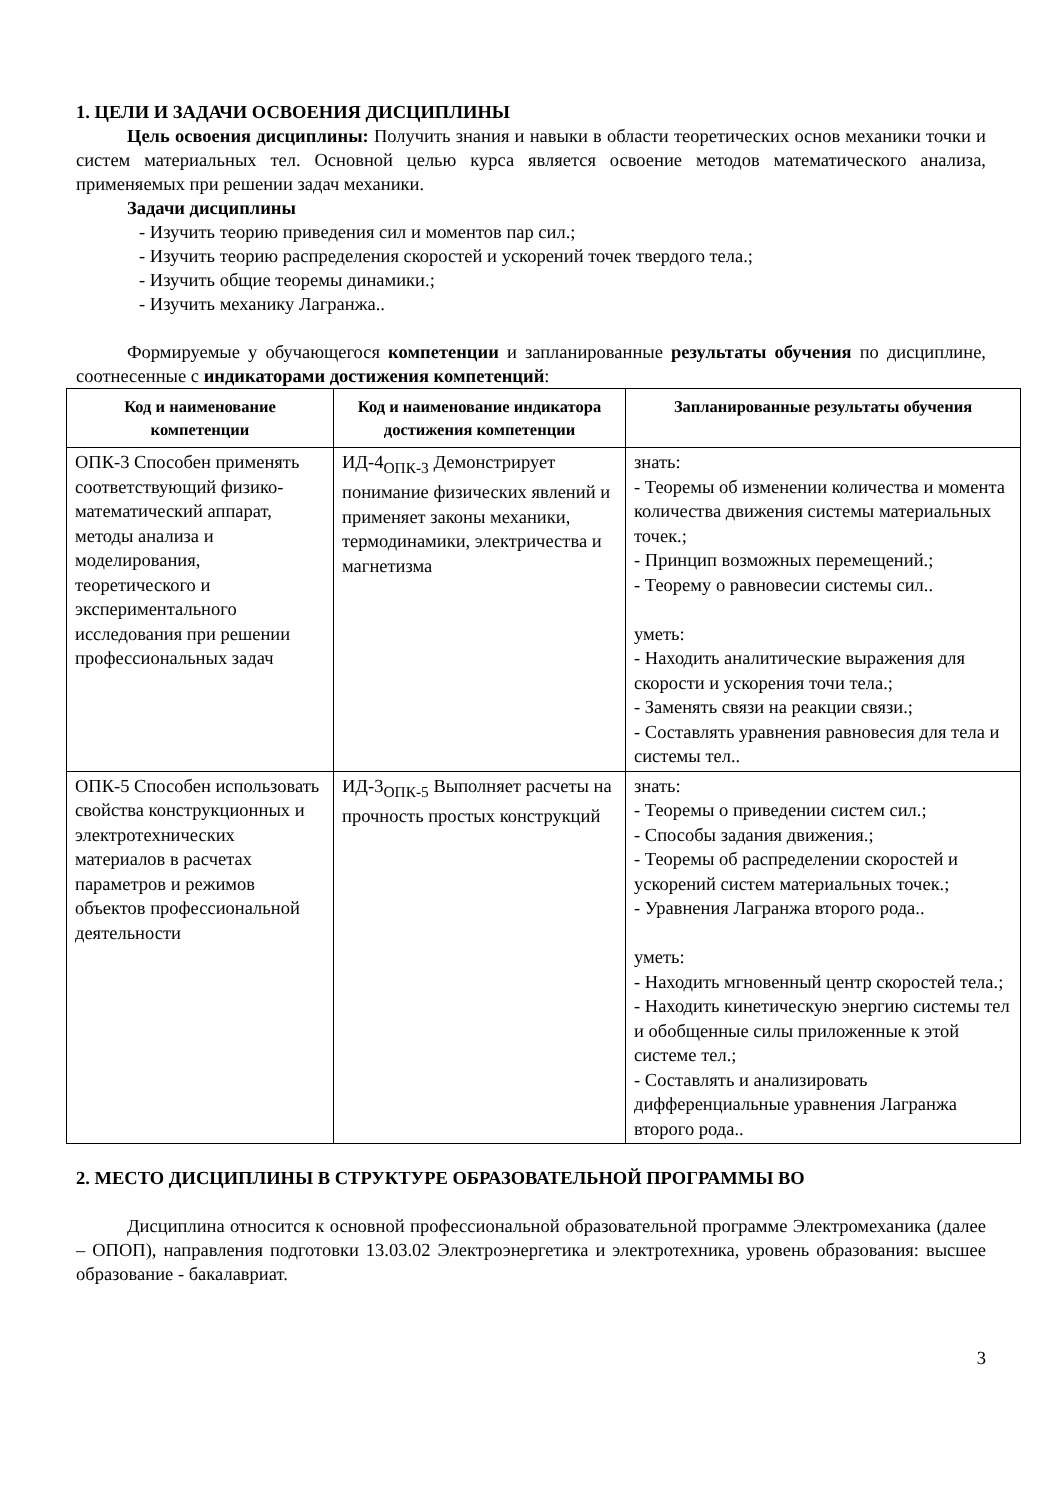1. ЦЕЛИ И ЗАДАЧИ ОСВОЕНИЯ ДИСЦИПЛИНЫ
Цель освоения дисциплины: Получить знания и навыки в области теоретических основ механики точки и систем материальных тел. Основной целью курса является освоение методов математического анализа, применяемых при решении задач механики.
Задачи дисциплины
- Изучить теорию приведения сил и моментов пар сил.;
- Изучить теорию распределения скоростей и ускорений точек твердого тела.;
- Изучить общие теоремы динамики.;
- Изучить механику Лагранжа..
Формируемые у обучающегося компетенции и запланированные результаты обучения по дисциплине, соотнесенные с индикаторами достижения компетенций:
| Код и наименование компетенции | Код и наименование индикатора достижения компетенции | Запланированные результаты обучения |
| --- | --- | --- |
| ОПК-3 Способен применять соответствующий физико-математический аппарат, методы анализа и моделирования, теоретического и экспериментального исследования при решении профессиональных задач | ИД-4<sub>ОПК-3</sub> Демонстрирует понимание физических явлений и применяет законы механики, термодинамики, электричества и магнетизма | знать: - Теоремы об изменении количества и момента количества движения системы материальных точек.; - Принцип возможных перемещений.; - Теорему о равновесии системы сил.. уметь: - Находить аналитические выражения для скорости и ускорения точи тела.; - Заменять связи на реакции связи.; - Составлять уравнения равновесия для тела и системы тел.. |
| ОПК-5 Способен использовать свойства конструкционных и электротехнических материалов в расчетах параметров и режимов объектов профессиональной деятельности | ИД-3<sub>ОПК-5</sub> Выполняет расчеты на прочность простых конструкций | знать: - Теоремы о приведении систем сил.; - Способы задания движения.; - Теоремы об распределении скоростей и ускорений систем материальных точек.; - Уравнения Лагранжа второго рода.. уметь: - Находить мгновенный центр скоростей тела.; - Находить кинетическую энергию системы тел и обобщенные силы приложенные к этой системе тел.; - Составлять и анализировать дифференциальные уравнения Лагранжа второго рода.. |
2. МЕСТО ДИСЦИПЛИНЫ В СТРУКТУРЕ ОБРАЗОВАТЕЛЬНОЙ ПРОГРАММЫ ВО
Дисциплина относится к основной профессиональной образовательной программе Электромеханика (далее – ОПОП), направления подготовки 13.03.02 Электроэнергетика и электротехника, уровень образования: высшее образование - бакалавриат.
3